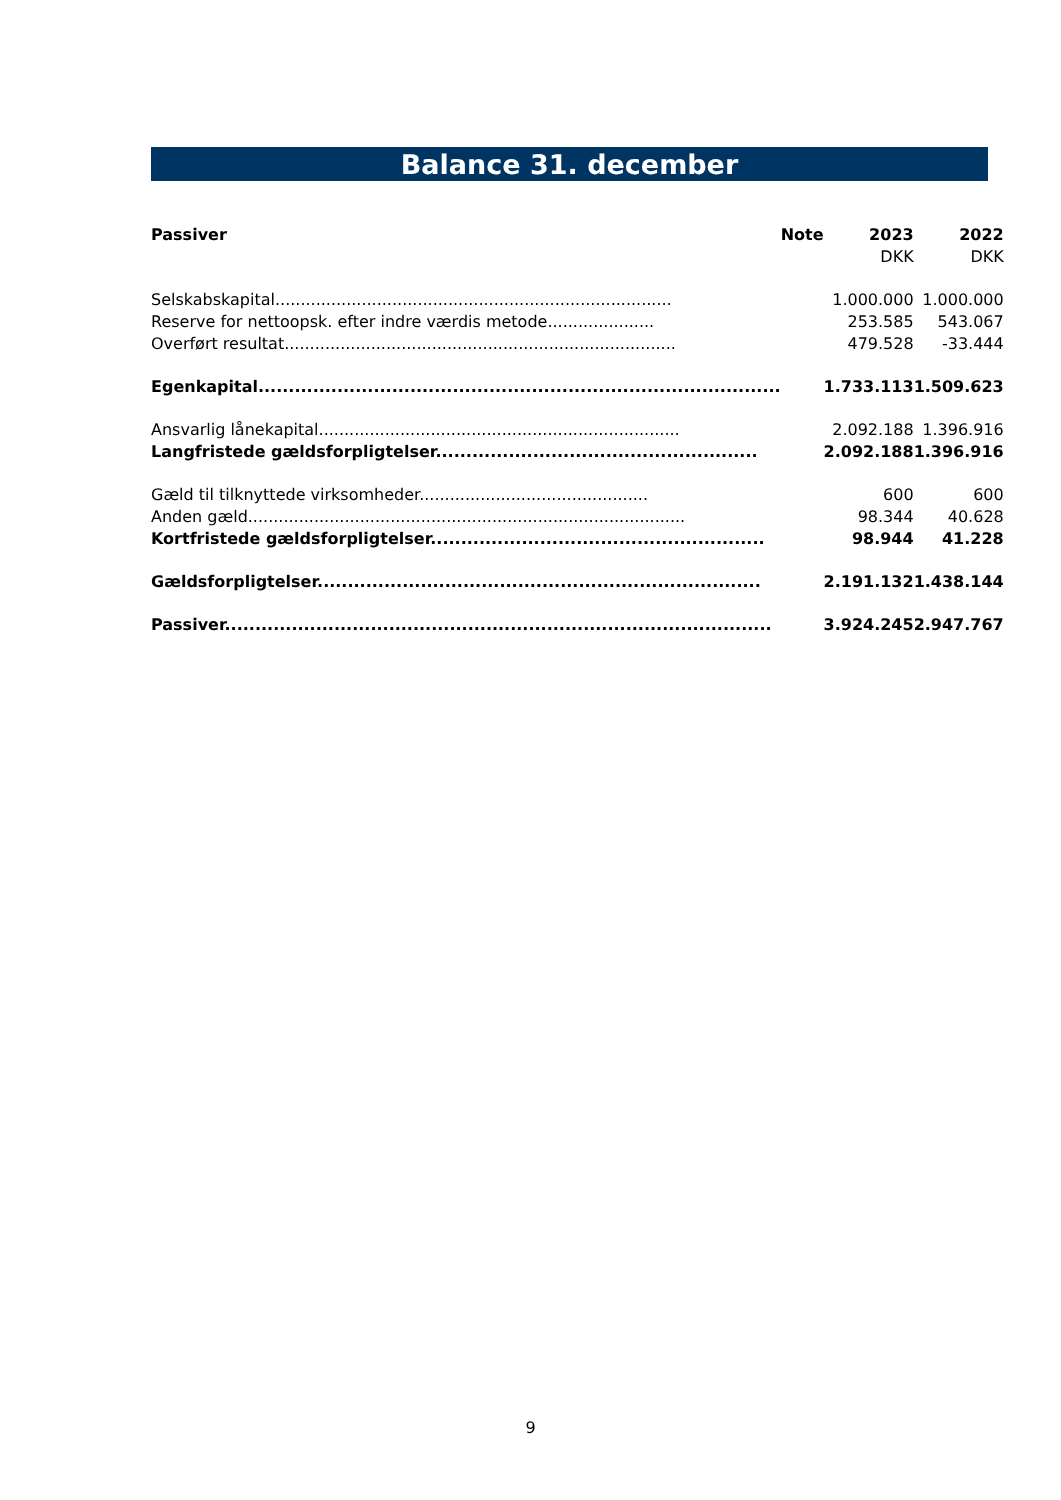Balance 31. december
| Passiver | Note | 2023 | 2022 |
| --- | --- | --- | --- |
| | | DKK | DKK |
| Selskabskapital.............................................................................. | | 1.000.000 | 1.000.000 |
| Reserve for nettoopsk. efter indre værdis metode..................... | | 253.585 | 543.067 |
| Overført resultat............................................................................. | | 479.528 | -33.444 |
| Egenkapital...................................................................................... | | 1.733.113 | 1.509.623 |
| Ansvarlig lånekapital....................................................................... | | 2.092.188 | 1.396.916 |
| Langfristede gældsforpligtelser..................................................... | | 2.092.188 | 1.396.916 |
| Gæld til tilknyttede virksomheder............................................. | | 600 | 600 |
| Anden gæld...................................................................................... | | 98.344 | 40.628 |
| Kortfristede gældsforpligtelser....................................................... | | 98.944 | 41.228 |
| Gældsforpligtelser......................................................................... | | 2.191.132 | 1.438.144 |
| Passiver.......................................................................................... | | 3.924.245 | 2.947.767 |
9